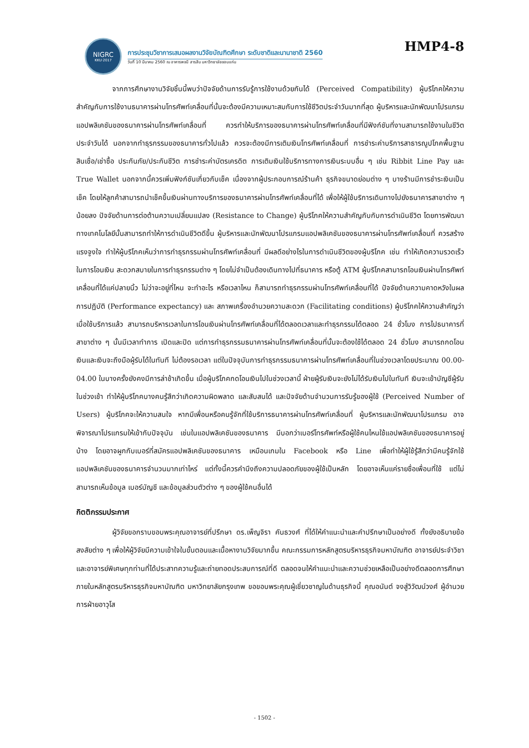NIGRC
KKU·2017
การประชุมวิชาการเสนอผลงานวิจัยบัณฑิตศึกษา ระดับชาติและนานาชาติ 2560
วันที่ 10 มีนาคม 2560 ณ อาคารพจนี สารสิน มหาวิทยาลัยขอนแก่น
HMP4-8
จากการศึกษางานวิจัยชิ้นนี้พบว่าปัจจัยด้านการรับรู้การใช้งานด้วยกันได้ (Perceived Compatibility) ผู้บริโภคให้ความสำคัญกับการใช้งานธนาคารผ่านโทรศัพท์เคลื่อนที่นั้นจะต้องมีความเหมาะสมกับการใช้ชีวิตประจำวันมากที่สุด ผู้บริหารและนักพัฒนาโปรแกรมแอปพลิเคชันของธนาคารผ่านโทรศัพท์เคลื่อนที่ ควรทำให้บริการของธนาคารผ่านโทรศัพท์เคลื่อนที่มีฟังก์ชันที่งานสามารถใช้งานในชีวิตประจำวันได้ นอกจากทำธุรกรรมของธนาคารทั่วไปแล้ว ควรจะต้องมีการเติมเงินโทรศัพท์เคลื่อนที่ การชำระค่าบริการสาธารณูปโภคพื้นฐาน สินเชื่อ/เช่าซื้อ ประกันภัย/ประกันชีวิต การชำระค่าบัตรเครดิต การเติมเงินใช้บริการทางการเงินระบบอื่น ๆ เช่น Ribbit Line Pay และ True Wallet นอกจากนี้ควรเพิ่มฟังก์ชันเกี่ยวกับเช็ค เนื่องจากผู้ประกอบการณ์ร้านค้า ธุรกิจขนาดย่อมต่าง ๆ บางร้านมีการชำระเงินเป็นเช็ค โดยให้ลูกค้าสามารถนำเช็คขึ้นเงินผ่านทางบริการของธนาคารผ่านโทรศัพท์เคลื่อนที่ได้ เพื่อให้ผู้ใช้บริการเดินทางไปยังธนาคารสาขาต่าง ๆ น้อยลง ปัจจัยด้านการต่อต้านความเปลี่ยนแปลง (Resistance to Change) ผู้บริโภคให้ความสำคัญกับกับการดำเนินชีวิต โดยการพัฒนาทางเทคโนโลยีนั้นสามารถทำให้การดำเนินชีวิตดีขึ้น ผู้บริหารและนักพัฒนาโปรแกรมแอปพลิเคชันของธนาคารผ่านโทรศัพท์เคลื่อนที่ ควรสร้างแรงจูงใจ ทำให้ผู้บริโภคเห็นว่าการทำธุรกรรมผ่านโทรศัพท์เคลื่อนที่ มีผลดีอย่างไรในการดำเนินชีวิตของผู้บริโภค เช่น ทำให้เกิดความรวดเร็วในการโอนเงิน สะดวกสบายในการทำธุรกรรมต่าง ๆ โดยไม่จำเป็นต้องเดินทางไปที่ธนาคาร หรือตู้ ATM ผู้บริโภคสามารถโอนเงินผ่านโทรศัพท์เคลื่อนที่ได้แค่ปลายนิ้ว ไม่ว่าจะอยู่ที่ไหน จะทำอะไร หรือเวลาไหน ก็สามารถทำธุรกรรมผ่านโทรศัพท์เคลื่อนที่ได้ ปัจจัยด้านความคาดหวังในผลการปฏิบัติ (Performance expectancy) และ สภาพเครื่องอำนวยความสะดวก (Facilitating conditions) ผู้บริโภคให้ความสำคัญว่าเมื่อใช้บริการแล้ว สามารถบริหารเวลาในการโอนเงินผ่านโทรศัพท์เคลื่อนที่ได้ตลอดเวลาและทำธุรกรรมได้ตลอด 24 ชั่วโมง การไปธนาคารที่สาขาต่าง ๆ นั้นมีเวลาทำการ เปิดและปิด แต่การทำธุรกรรมธนาคารผ่านโทรศัพท์เคลื่อนที่นั้นจะต้องใช้ได้ตลอด 24 ชั่วโมง สามารถกดโอนเงินและเงินจะถึงมือผู้รับได้ในทันที ไม่ต้องรอเวลา แต่ในปัจจุบันการทำธุรกรรมธนาคารผ่านโทรศัพท์เคลื่อนที่ในช่วงเวลาโดยประมาณ 00.00-04.00 ในบางครั้งยังคงมีการล่าช้าเกิดขึ้น เมื่อผู้บริโภคกดโอนเงินไปในช่วงเวลานี้ ฝ่ายผู้รับเงินจะยังไม่ได้รับเงินไปในทันที เงินจะเข้าบัญชีผู้รับในช่วงเช้า ทำให้ผู้บริโภคบางคนรู้สึกว่าเกิดความผิดพลาด และสับสนได้ และปัจจัยด้านจำนวนการรับรู้ของผู้ใช้ (Perceived Number of Users) ผู้บริโภคจะให้ความสนใจ หากมีเพื่อนหรือคนรู้จักที่ใช้บริการธนาคารผ่านโทรศัพท์เคลื่อนที่ ผู้บริหารและนักพัฒนาโปรแกรม อาจพิจารณาโปรแกรมให้เข้ากับปัจจุบัน เช่นในแอปพลิเคชันของธนาคาร มีบอกว่าเบอร์โทรศัพท์หรือผู้ใช้คนไหนใช้แอปพลิเคชันของธนาคารอยู่บ้าง โดยอาจผูกกับเบอร์ที่สมัครแอปพลิเคชันของธนาคาร เหมือนเกมใน Facebook หรือ Line เพื่อทำให้ผู้ใช้รู้สึกว่ามีคนรู้จักใช้แอปพลิเคชันของธนาคารจำนวนมากเท่าไหร่ แต่ทั้งนี้ควรคำนึงถึงความปลอดภัยของผู้ใช้เป็นหลัก โดยอาจเห็นแค่รายชื่อเพื่อนที่ใช้ แต่ไม่สามารถเห็นข้อมูล เบอร์บัญชี และข้อมูลส่วนตัวต่าง ๆ ของผู้ใช้คนอื่นได้
กิตติกรรมประกาศ
ผู้วิจัยขอกราบขอบพระคุณอาจารย์ที่ปรึกษา ดร.เพ็ญจิรา คันธวงศ์ ที่ได้ให้คำแนะนำและคำปรึกษาเป็นอย่างดี ทั้งยังอธิบายข้อสงสัยต่าง ๆ เพื่อให้ผู้วิจัยมีความเข้าใจในขั้นตอนและเนื้อหางานวิจัยมากขึ้น คณะกรรมการหลักสูตรบริหารธุรกิจมหาบัณฑิต อาจารย์ประจำวิชาและอาจารย์พิเศษทุกท่านที่ได้ประสาทความรู้และถ่ายทอดประสบการณ์ที่ดี ตลอดจนให้คำแนะนำและความช่วยเหลือเป็นอย่างดีตลอดการศึกษาภายในหลักสูตรบริหารธุรกิจมหาบัณฑิต มหาวิทยาลัยกรุงเทพ ขอขอบพระคุณผู้เชี่ยวชาญในด้านธุรกิจนี้ คุณอนันต์ จงสู่วิวัฒน์วงศ์ ผู้อำนวยการฝ่ายอาวุโส
- 1502 -